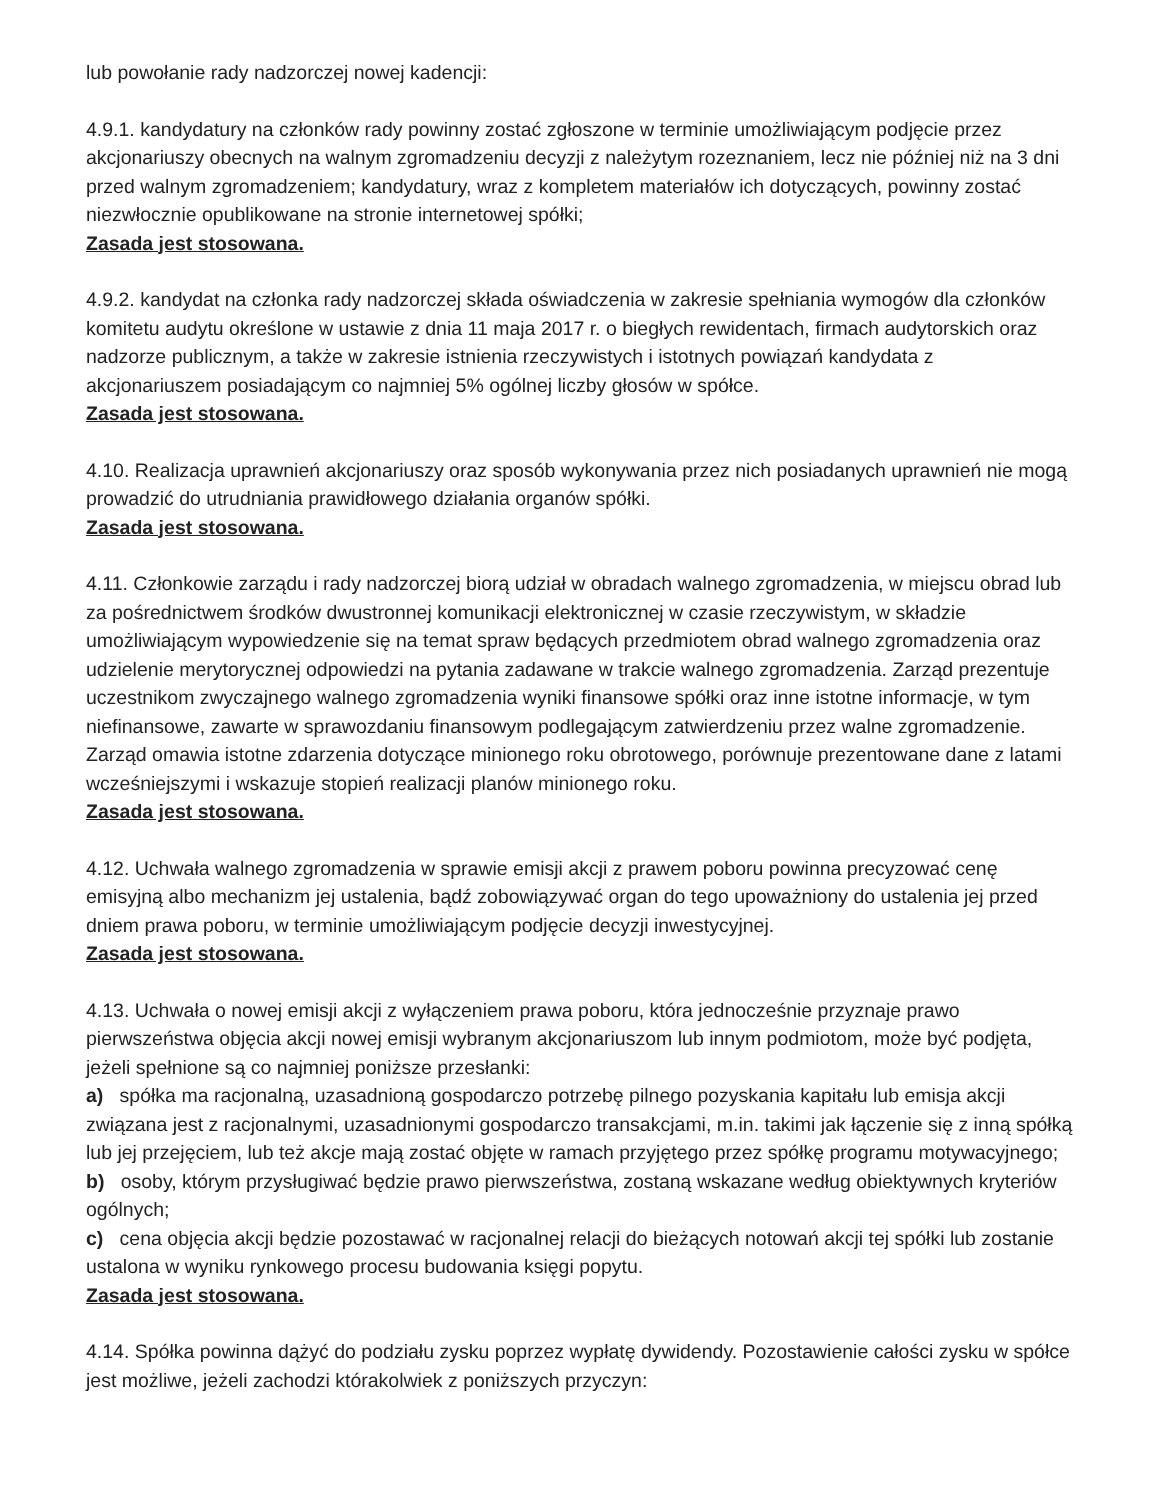lub powołanie rady nadzorczej nowej kadencji:
4.9.1. kandydatury na członków rady powinny zostać zgłoszone w terminie umożliwiającym podjęcie przez akcjonariuszy obecnych na walnym zgromadzeniu decyzji z należytym rozeznaniem, lecz nie później niż na 3 dni przed walnym zgromadzeniem; kandydatury, wraz z kompletem materiałów ich dotyczących, powinny zostać niezwłocznie opublikowane na stronie internetowej spółki;
Zasada jest stosowana.
4.9.2. kandydat na członka rady nadzorczej składa oświadczenia w zakresie spełniania wymogów dla członków komitetu audytu określone w ustawie z dnia 11 maja 2017 r. o biegłych rewidentach, firmach audytorskich oraz nadzorze publicznym, a także w zakresie istnienia rzeczywistych i istotnych powiązań kandydata z akcjonariuszem posiadającym co najmniej 5% ogólnej liczby głosów w spółce.
Zasada jest stosowana.
4.10. Realizacja uprawnień akcjonariuszy oraz sposób wykonywania przez nich posiadanych uprawnień nie mogą prowadzić do utrudniania prawidłowego działania organów spółki.
Zasada jest stosowana.
4.11. Członkowie zarządu i rady nadzorczej biorą udział w obradach walnego zgromadzenia, w miejscu obrad lub za pośrednictwem środków dwustronnej komunikacji elektronicznej w czasie rzeczywistym, w składzie umożliwiającym wypowiedzenie się na temat spraw będących przedmiotem obrad walnego zgromadzenia oraz udzielenie merytorycznej odpowiedzi na pytania zadawane w trakcie walnego zgromadzenia. Zarząd prezentuje uczestnikom zwyczajnego walnego zgromadzenia wyniki finansowe spółki oraz inne istotne informacje, w tym niefinansowe, zawarte w sprawozdaniu finansowym podlegającym zatwierdzeniu przez walne zgromadzenie. Zarząd omawia istotne zdarzenia dotyczące minionego roku obrotowego, porównuje prezentowane dane z latami wcześniejszymi i wskazuje stopień realizacji planów minionego roku.
Zasada jest stosowana.
4.12. Uchwała walnego zgromadzenia w sprawie emisji akcji z prawem poboru powinna precyzować cenę emisyjną albo mechanizm jej ustalenia, bądź zobowiązywać organ do tego upoważniony do ustalenia jej przed dniem prawa poboru, w terminie umożliwiającym podjęcie decyzji inwestycyjnej.
Zasada jest stosowana.
4.13. Uchwała o nowej emisji akcji z wyłączeniem prawa poboru, która jednocześnie przyznaje prawo pierwszeństwa objęcia akcji nowej emisji wybranym akcjonariuszom lub innym podmiotom, może być podjęta, jeżeli spełnione są co najmniej poniższe przesłanki:
a) spółka ma racjonalną, uzasadnioną gospodarczo potrzebę pilnego pozyskania kapitału lub emisja akcji związana jest z racjonalnymi, uzasadnionymi gospodarczo transakcjami, m.in. takimi jak łączenie się z inną spółką lub jej przejęciem, lub też akcje mają zostać objęte w ramach przyjętego przez spółkę programu motywacyjnego;
b) osoby, którym przysługiwać będzie prawo pierwszeństwa, zostaną wskazane według obiektywnych kryteriów ogólnych;
c) cena objęcia akcji będzie pozostawać w racjonalnej relacji do bieżących notowań akcji tej spółki lub zostanie ustalona w wyniku rynkowego procesu budowania księgi popytu.
Zasada jest stosowana.
4.14. Spółka powinna dążyć do podziału zysku poprzez wypłatę dywidendy. Pozostawienie całości zysku w spółce jest możliwe, jeżeli zachodzi którakolwiek z poniższych przyczyn: